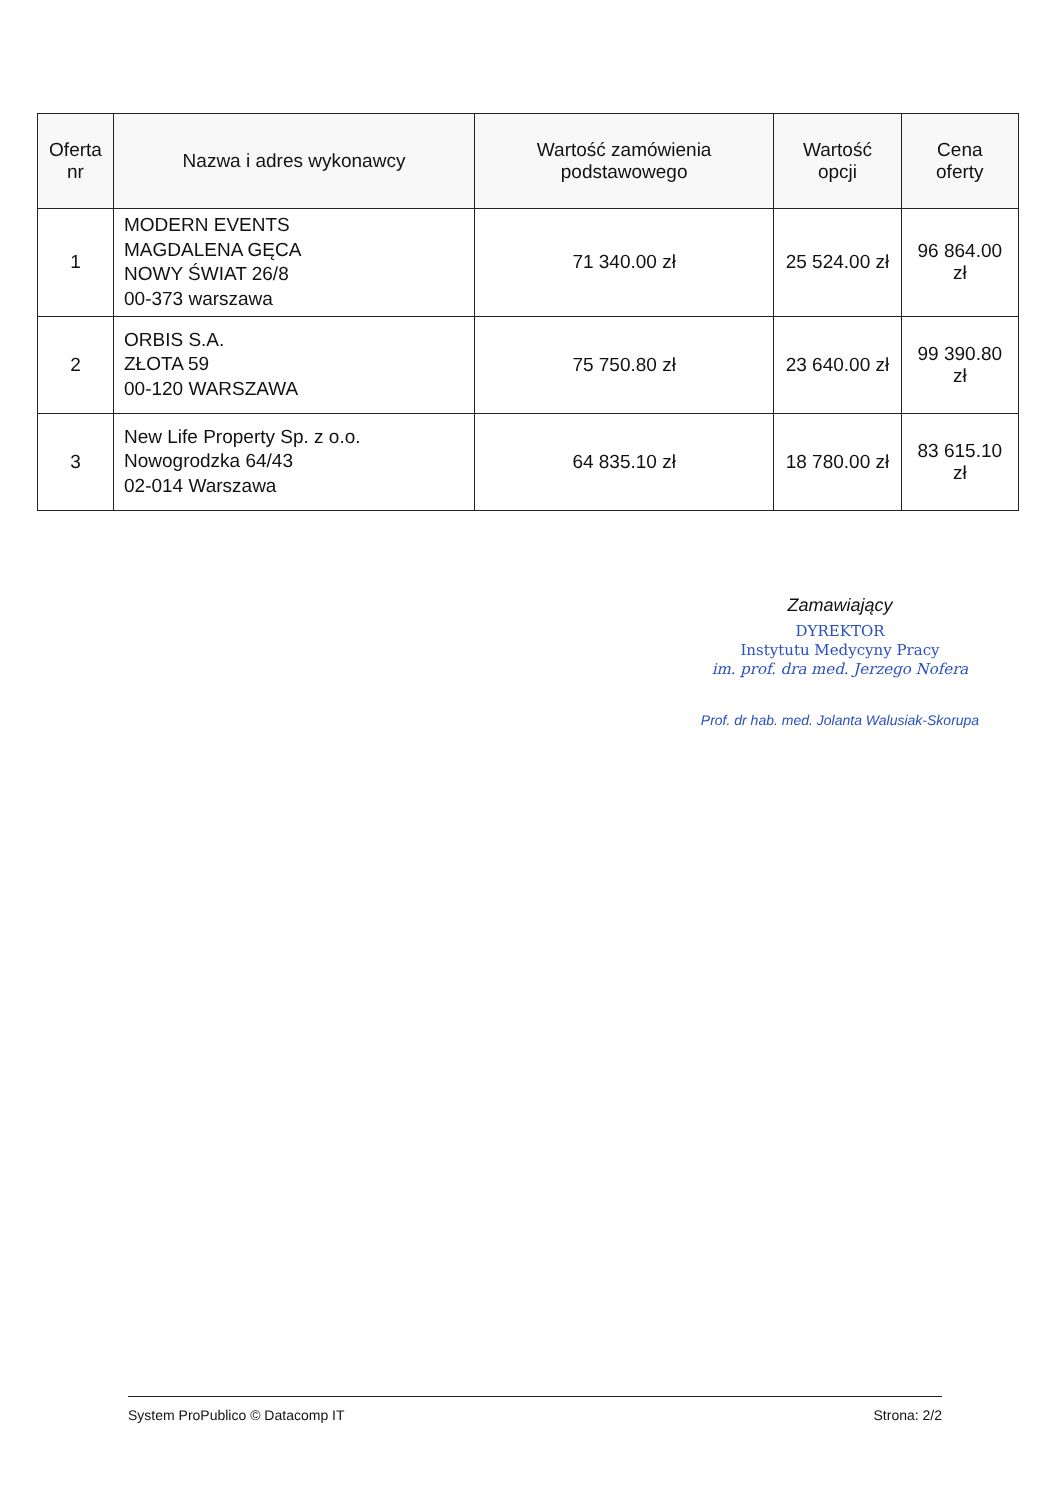| Oferta nr | Nazwa i adres wykonawcy | Wartość zamówienia podstawowego | Wartość opcji | Cena oferty |
| --- | --- | --- | --- | --- |
| 1 | MODERN EVENTS MAGDALENA GĘCA NOWY ŚWIAT 26/8 00-373 warszawa | 71 340.00 zł | 25 524.00 zł | 96 864.00 zł |
| 2 | ORBIS S.A. ZŁOTA 59 00-120 WARSZAWA | 75 750.80 zł | 23 640.00 zł | 99 390.80 zł |
| 3 | New Life Property Sp. z o.o. Nowogrodzka 64/43 02-014 Warszawa | 64 835.10 zł | 18 780.00 zł | 83 615.10 zł |
Zamawiający
DYREKTOR
Instytutu Medycyny Pracy
im. prof. dra med. Jerzego Nofera
Prof. dr hab. med. Jolanta Walusiak-Skorupa
System ProPublico © Datacomp IT Strona: 2/2